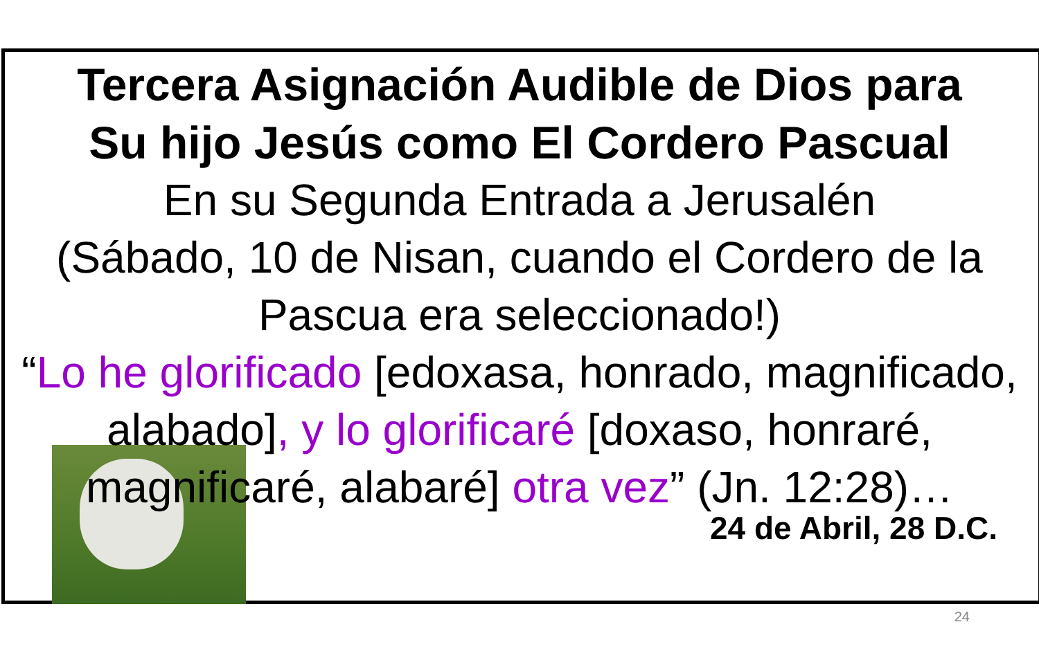Tercera Asignación Audible de Dios para
Su hijo Jesús como El Cordero Pascual
En su Segunda Entrada a Jerusalén
(Sábado, 10 de Nisan, cuando el Cordero de la Pascua era seleccionado!)
“Lo he glorificado [edoxasa, honrado, magnificado, alabado], y lo glorificaré [doxaso, honraré, magnificaré, alabaré] otra vez” (Jn. 12:28)…
24 de Abril, 28 D.C.
24